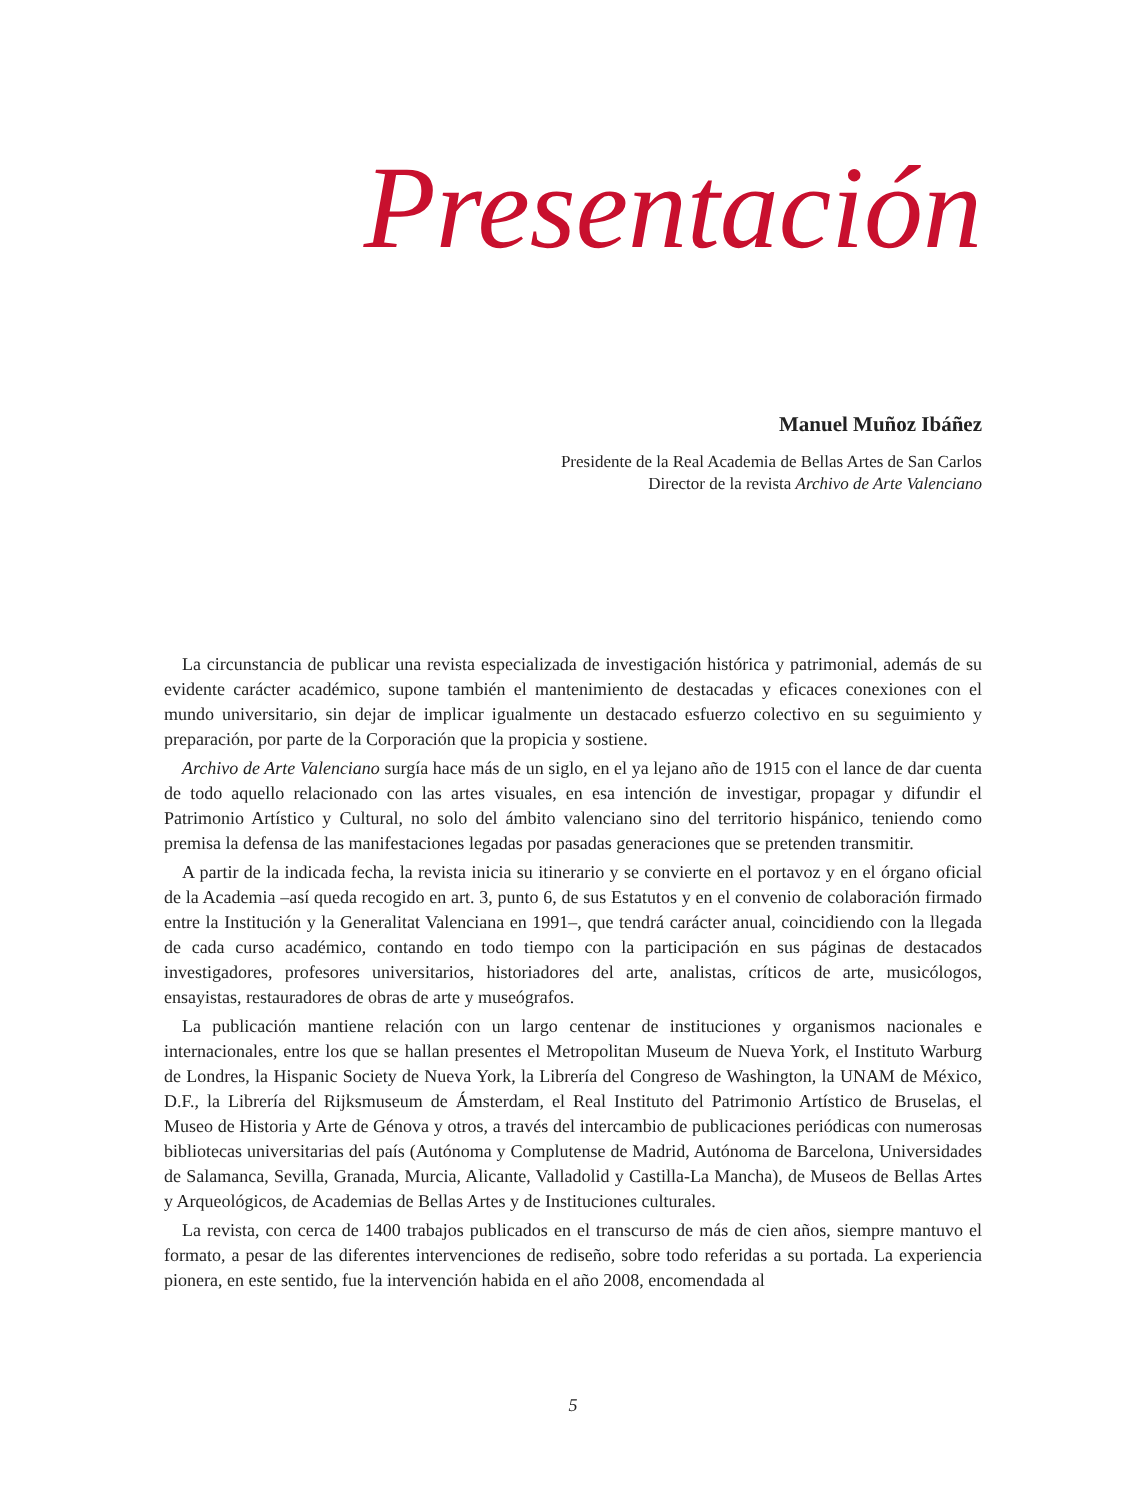Presentación
Manuel Muñoz Ibáñez
Presidente de la Real Academia de Bellas Artes de San Carlos
Director de la revista Archivo de Arte Valenciano
La circunstancia de publicar una revista especializada de investigación histórica y patrimonial, además de su evidente carácter académico, supone también el mantenimiento de destacadas y eficaces conexiones con el mundo universitario, sin dejar de implicar igualmente un destacado esfuerzo colectivo en su seguimiento y preparación, por parte de la Corporación que la propicia y sostiene.
Archivo de Arte Valenciano surgía hace más de un siglo, en el ya lejano año de 1915 con el lance de dar cuenta de todo aquello relacionado con las artes visuales, en esa intención de investigar, propagar y difundir el Patrimonio Artístico y Cultural, no solo del ámbito valenciano sino del territorio hispánico, teniendo como premisa la defensa de las manifestaciones legadas por pasadas generaciones que se pretenden transmitir.
A partir de la indicada fecha, la revista inicia su itinerario y se convierte en el portavoz y en el órgano oficial de la Academia –así queda recogido en art. 3, punto 6, de sus Estatutos y en el convenio de colaboración firmado entre la Institución y la Generalitat Valenciana en 1991–, que tendrá carácter anual, coincidiendo con la llegada de cada curso académico, contando en todo tiempo con la participación en sus páginas de destacados investigadores, profesores universitarios, historiadores del arte, analistas, críticos de arte, musicólogos, ensayistas, restauradores de obras de arte y museógrafos.
La publicación mantiene relación con un largo centenar de instituciones y organismos nacionales e internacionales, entre los que se hallan presentes el Metropolitan Museum de Nueva York, el Instituto Warburg de Londres, la Hispanic Society de Nueva York, la Librería del Congreso de Washington, la UNAM de México, D.F., la Librería del Rijksmuseum de Ámsterdam, el Real Instituto del Patrimonio Artístico de Bruselas, el Museo de Historia y Arte de Génova y otros, a través del intercambio de publicaciones periódicas con numerosas bibliotecas universitarias del país (Autónoma y Complutense de Madrid, Autónoma de Barcelona, Universidades de Salamanca, Sevilla, Granada, Murcia, Alicante, Valladolid y Castilla-La Mancha), de Museos de Bellas Artes y Arqueológicos, de Academias de Bellas Artes y de Instituciones culturales.
La revista, con cerca de 1400 trabajos publicados en el transcurso de más de cien años, siempre mantuvo el formato, a pesar de las diferentes intervenciones de rediseño, sobre todo referidas a su portada. La experiencia pionera, en este sentido, fue la intervención habida en el año 2008, encomendada al
5